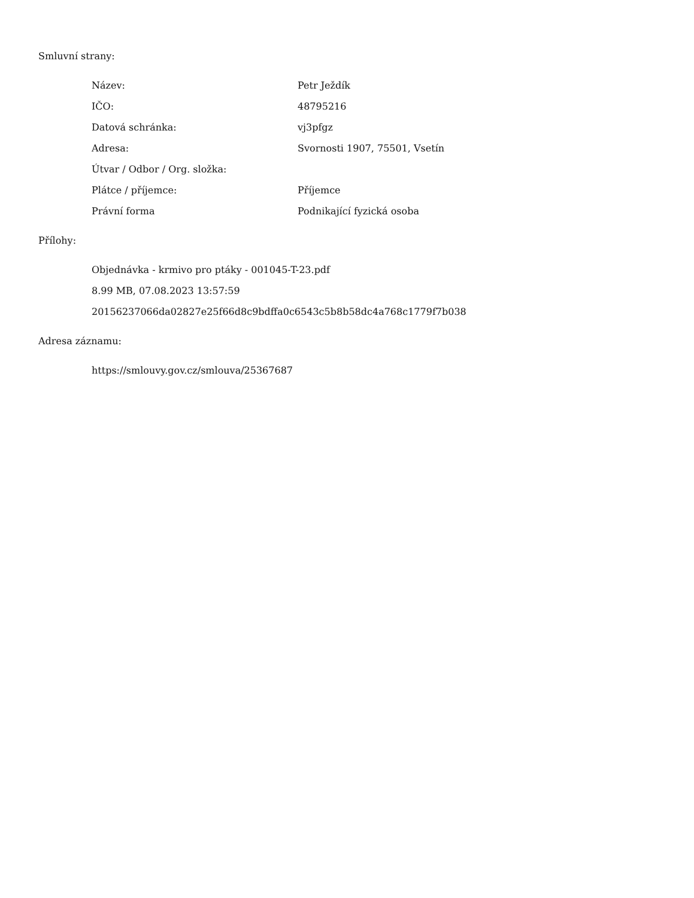Smluvní strany:
| Název: | Petr Ježdík |
| IČO: | 48795216 |
| Datová schránka: | vj3pfgz |
| Adresa: | Svornosti 1907, 75501, Vsetín |
| Útvar / Odbor / Org. složka: | |
| Plátce / příjemce: | Příjemce |
| Právní forma | Podnikající fyzická osoba |
Přílohy:
Objednávka - krmivo pro ptáky - 001045-T-23.pdf
8.99 MB, 07.08.2023 13:57:59
20156237066da02827e25f66d8c9bdffa0c6543c5b8b58dc4a768c1779f7b038
Adresa záznamu:
https://smlouvy.gov.cz/smlouva/25367687